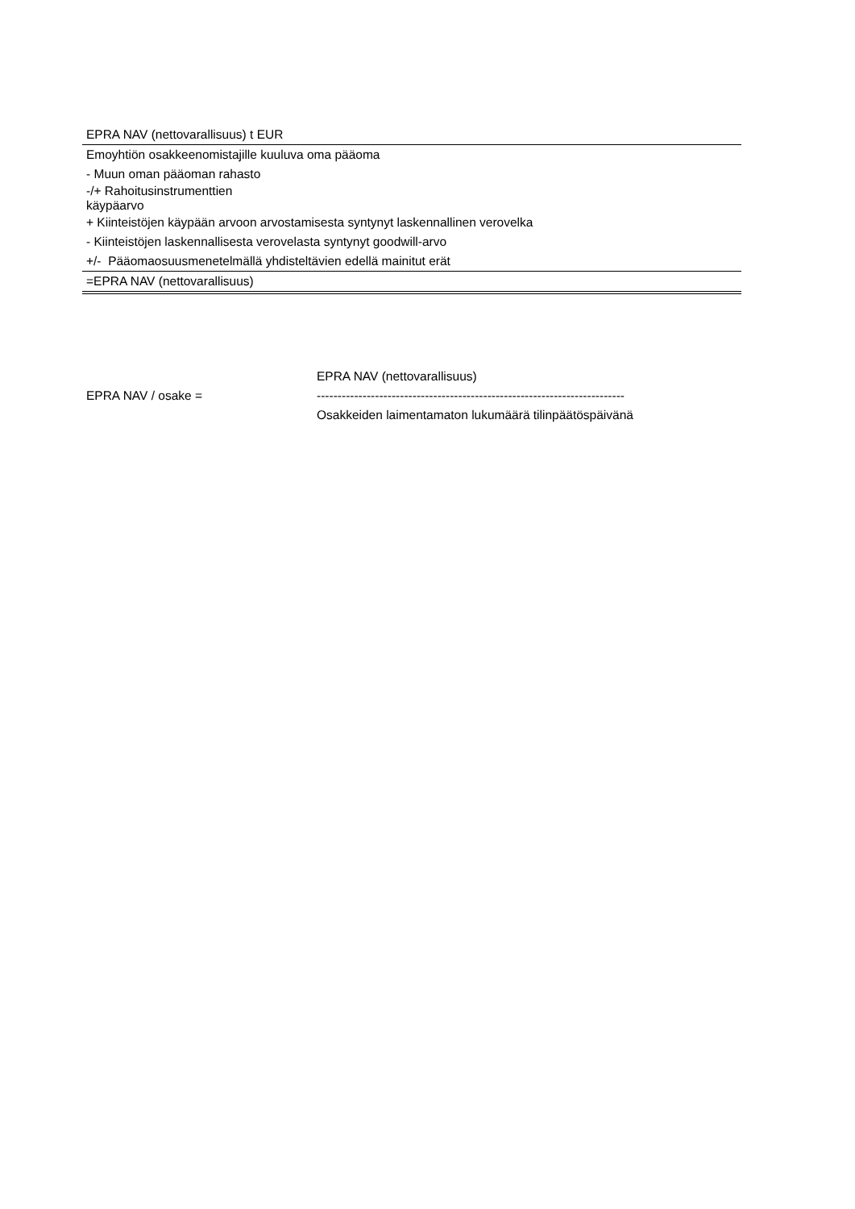| EPRA NAV (nettovarallisuus) t EUR |
| Emoyhtiön osakkeenomistajille kuuluva oma pääoma |
| - Muun oman pääoman rahasto |
| -/+ Rahoitusinstrumenttien käypäarvo |
| + Kiinteistöjen käypään arvoon arvostamisesta syntynyt laskennallinen verovelka |
| - Kiinteistöjen laskennallisesta verovelasta syntynyt goodwill-arvo |
| +/- Pääomaosuusmenetelmällä yhdisteltävien edellä mainitut erät |
| =EPRA NAV (nettovarallisuus) |
| | EPRA NAV (nettovarallisuus) |
| EPRA NAV / osake = | -------------------------------------------------------------------------- |
| | Osakkeiden laimentamaton lukumäärä tilinpäätöspäivänä |